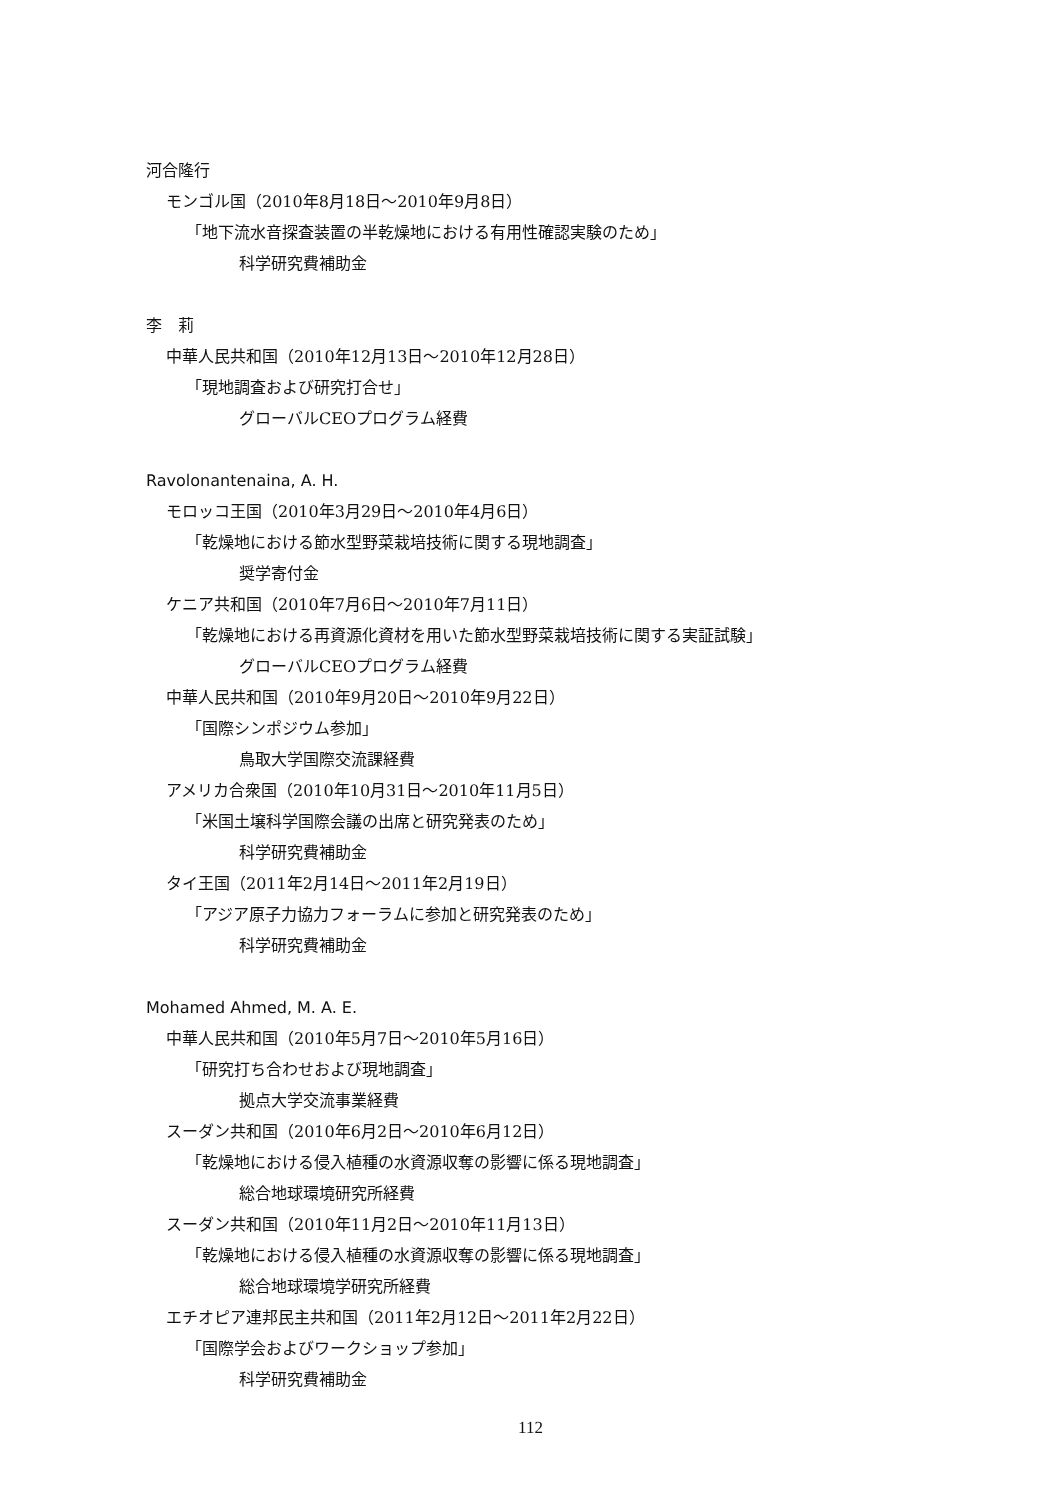河合隆行
モンゴル国（2010年8月18日～2010年9月8日）
「地下流水音探査装置の半乾燥地における有用性確認実験のため」
科学研究費補助金
李　莉
中華人民共和国（2010年12月13日～2010年12月28日）
「現地調査および研究打合せ」
グローバルCEOプログラム経費
Ravolonantenaina, A. H.
モロッコ王国（2010年3月29日～2010年4月6日）
「乾燥地における節水型野菜栽培技術に関する現地調査」
奨学寄付金
ケニア共和国（2010年7月6日～2010年7月11日）
「乾燥地における再資源化資材を用いた節水型野菜栽培技術に関する実証試験」
グローバルCEOプログラム経費
中華人民共和国（2010年9月20日～2010年9月22日）
「国際シンポジウム参加」
鳥取大学国際交流課経費
アメリカ合衆国（2010年10月31日～2010年11月5日）
「米国土壌科学国際会議の出席と研究発表のため」
科学研究費補助金
タイ王国（2011年2月14日～2011年2月19日）
「アジア原子力協力フォーラムに参加と研究発表のため」
科学研究費補助金
Mohamed Ahmed, M. A. E.
中華人民共和国（2010年5月7日～2010年5月16日）
「研究打ち合わせおよび現地調査」
拠点大学交流事業経費
スーダン共和国（2010年6月2日～2010年6月12日）
「乾燥地における侵入植種の水資源収奪の影響に係る現地調査」
総合地球環境研究所経費
スーダン共和国（2010年11月2日～2010年11月13日）
「乾燥地における侵入植種の水資源収奪の影響に係る現地調査」
総合地球環境学研究所経費
エチオピア連邦民主共和国（2011年2月12日～2011年2月22日）
「国際学会およびワークショップ参加」
科学研究費補助金
112